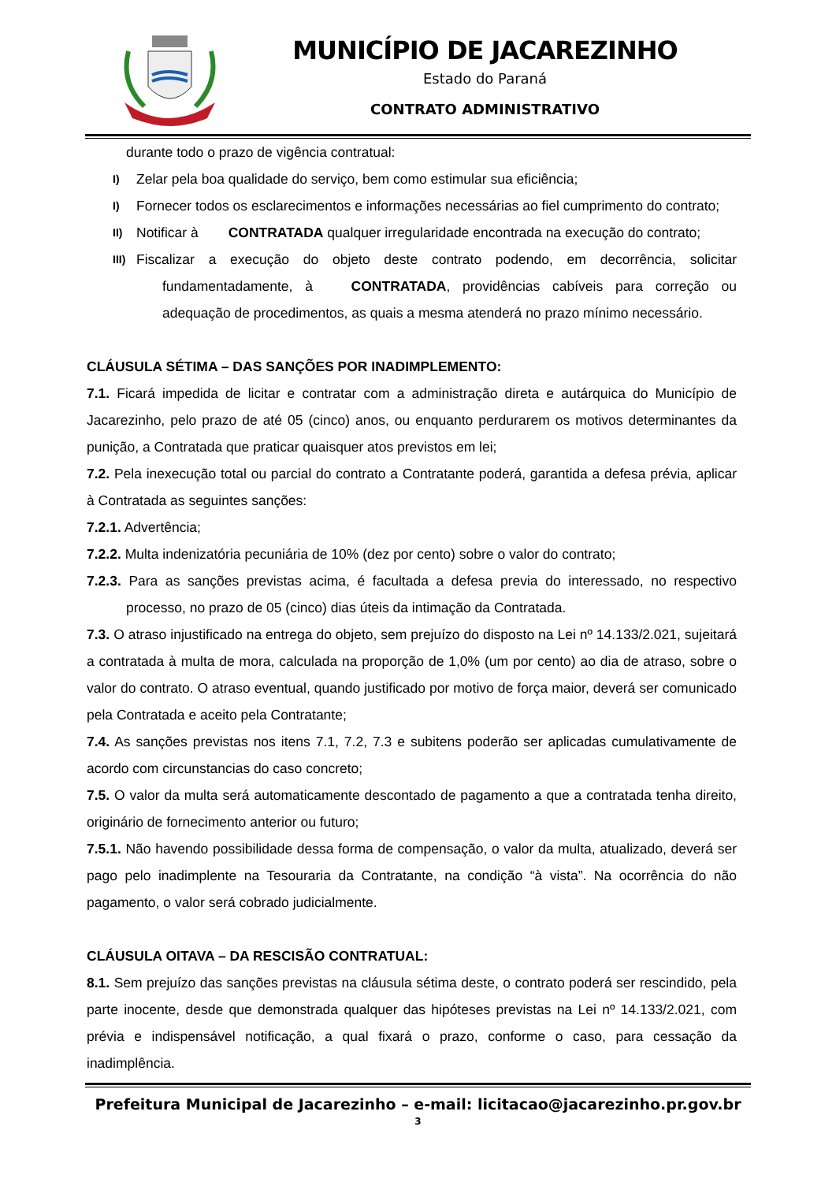MUNICÍPIO DE JACAREZINHO
Estado do Paraná
CONTRATO ADMINISTRATIVO
durante todo o prazo de vigência contratual:
I) Zelar pela boa qualidade do serviço, bem como estimular sua eficiência;
I) Fornecer todos os esclarecimentos e informações necessárias ao fiel cumprimento do contrato;
II) Notificar à CONTRATADA qualquer irregularidade encontrada na execução do contrato;
III) Fiscalizar a execução do objeto deste contrato podendo, em decorrência, solicitar fundamentadamente, à CONTRATADA, providências cabíveis para correção ou adequação de procedimentos, as quais a mesma atenderá no prazo mínimo necessário.
CLÁUSULA SÉTIMA – DAS SANÇÕES POR INADIMPLEMENTO:
7.1. Ficará impedida de licitar e contratar com a administração direta e autárquica do Município de Jacarezinho, pelo prazo de até 05 (cinco) anos, ou enquanto perdurarem os motivos determinantes da punição, a Contratada que praticar quaisquer atos previstos em lei;
7.2. Pela inexecução total ou parcial do contrato a Contratante poderá, garantida a defesa prévia, aplicar à Contratada as seguintes sanções:
7.2.1. Advertência;
7.2.2. Multa indenizatória pecuniária de 10% (dez por cento) sobre o valor do contrato;
7.2.3. Para as sanções previstas acima, é facultada a defesa previa do interessado, no respectivo processo, no prazo de 05 (cinco) dias úteis da intimação da Contratada.
7.3. O atraso injustificado na entrega do objeto, sem prejuízo do disposto na Lei nº 14.133/2.021, sujeitará a contratada à multa de mora, calculada na proporção de 1,0% (um por cento) ao dia de atraso, sobre o valor do contrato. O atraso eventual, quando justificado por motivo de força maior, deverá ser comunicado pela Contratada e aceito pela Contratante;
7.4. As sanções previstas nos itens 7.1, 7.2, 7.3 e subitens poderão ser aplicadas cumulativamente de acordo com circunstancias do caso concreto;
7.5. O valor da multa será automaticamente descontado de pagamento a que a contratada tenha direito, originário de fornecimento anterior ou futuro;
7.5.1. Não havendo possibilidade dessa forma de compensação, o valor da multa, atualizado, deverá ser pago pelo inadimplente na Tesouraria da Contratante, na condição “à vista”. Na ocorrência do não pagamento, o valor será cobrado judicialmente.
CLÁUSULA OITAVA – DA RESCISÃO CONTRATUAL:
8.1. Sem prejuízo das sanções previstas na cláusula sétima deste, o contrato poderá ser rescindido, pela parte inocente, desde que demonstrada qualquer das hipóteses previstas na Lei nº 14.133/2.021, com prévia e indispensável notificação, a qual fixará o prazo, conforme o caso, para cessação da inadimplência.
Prefeitura Municipal de Jacarezinho – e-mail: licitacao@jacarezinho.pr.gov.br
3